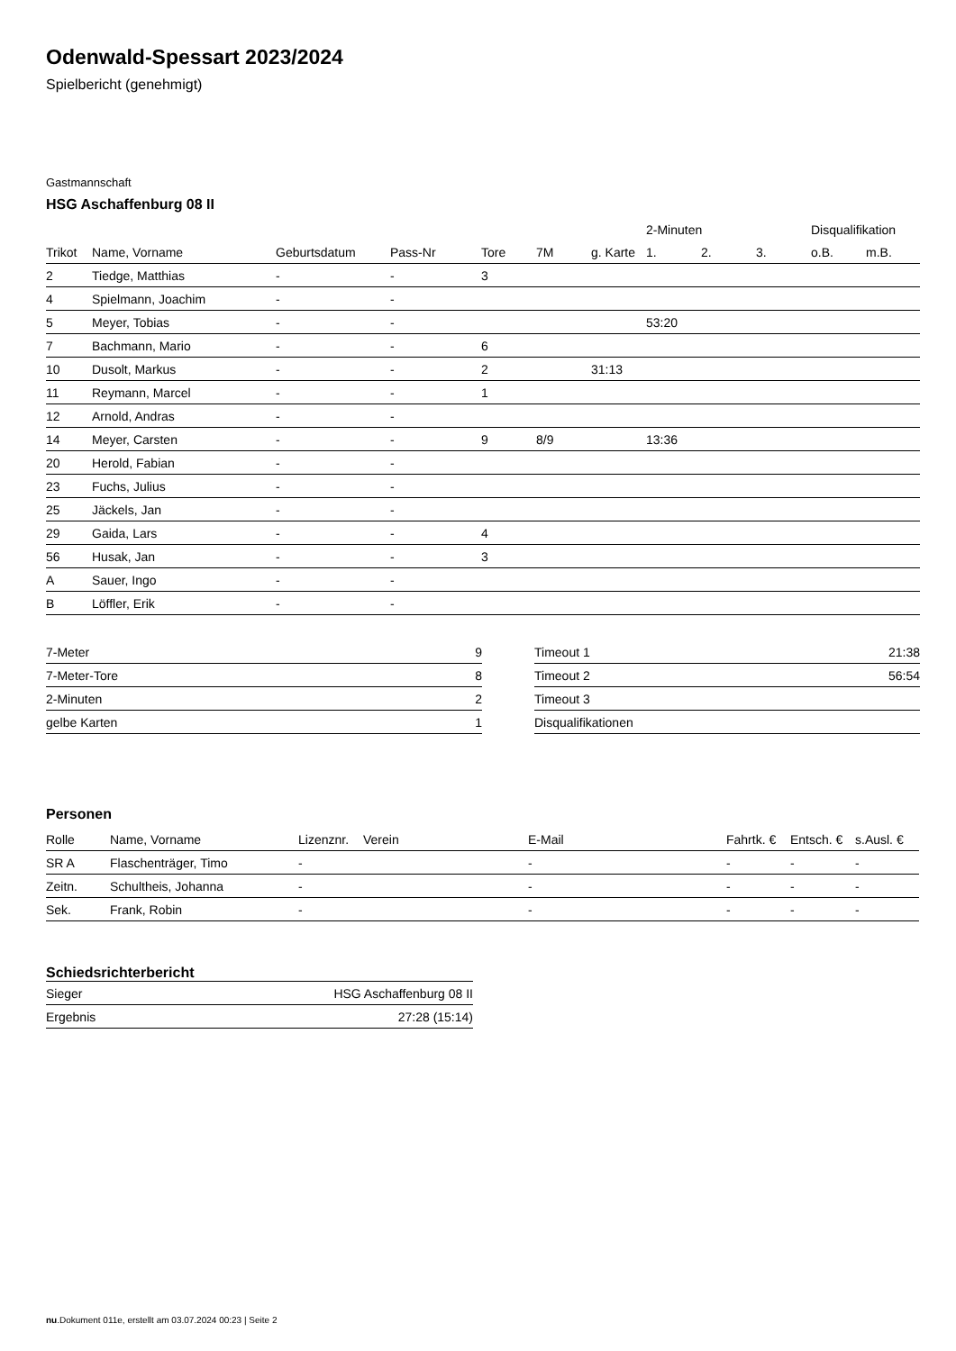Odenwald-Spessart 2023/2024
Spielbericht (genehmigt)
Gastmannschaft
HSG Aschaffenburg 08 II
| | | | | | | | 2-Minuten | | | Disqualifikation | |
| --- | --- | --- | --- | --- | --- | --- | --- | --- | --- | --- | --- |
| Trikot | Name, Vorname | Geburtsdatum | Pass-Nr | Tore | 7M | g. Karte | 1. | 2. | 3. | o.B. | m.B. |
| 2 | Tiedge, Matthias | - | - | 3 | | | | | | | |
| 4 | Spielmann, Joachim | - | - | | | | | | | | |
| 5 | Meyer, Tobias | - | - | | | | 53:20 | | | | |
| 7 | Bachmann, Mario | - | - | 6 | | | | | | | |
| 10 | Dusolt, Markus | - | - | 2 | | 31:13 | | | | | |
| 11 | Reymann, Marcel | - | - | 1 | | | | | | | |
| 12 | Arnold, Andras | - | - | | | | | | | | |
| 14 | Meyer, Carsten | - | - | 9 | 8/9 | | 13:36 | | | | |
| 20 | Herold, Fabian | - | - | | | | | | | | |
| 23 | Fuchs, Julius | - | - | | | | | | | | |
| 25 | Jäckels, Jan | - | - | | | | | | | | |
| 29 | Gaida, Lars | - | - | 4 | | | | | | | |
| 56 | Husak, Jan | - | - | 3 | | | | | | | |
| A | Sauer, Ingo | - | - | | | | | | | | |
| B | Löffler, Erik | - | - | | | | | | | | |
| 7-Meter | 9 |
| 7-Meter-Tore | 8 |
| 2-Minuten | 2 |
| gelbe Karten | 1 |
| Timeout 1 | 21:38 |
| Timeout 2 | 56:54 |
| Timeout 3 | |
| Disqualifikationen | |
Personen
| Rolle | Name, Vorname | Lizenznr. | Verein | E-Mail | Fahrtk. € | Entsch. € | s.Ausl. € |
| --- | --- | --- | --- | --- | --- | --- | --- |
| SR A | Flaschenträger, Timo | - | | - | - | - | - |
| Zeitn. | Schultheis, Johanna | - | | - | - | - | - |
| Sek. | Frank, Robin | - | | - | - | - | - |
Schiedsrichterbericht
| Sieger | HSG Aschaffenburg 08 II |
| Ergebnis | 27:28 (15:14) |
nu.Dokument 011e, erstellt am 03.07.2024 00:23 | Seite 2